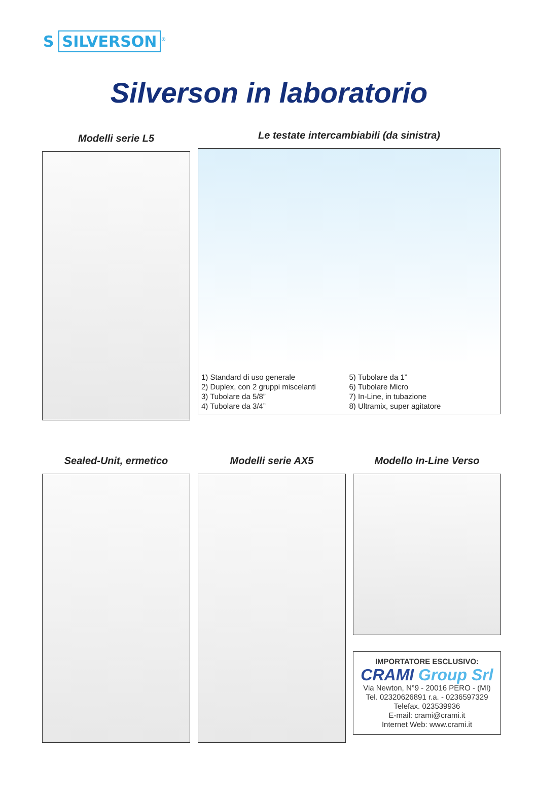S SILVERSON<sup>®</sup>
Silverson in laboratorio
Modelli serie L5
Le testate intercambiabili (da sinistra)
1) Standard di uso generale
2) Duplex, con 2 gruppi miscelanti
3) Tubolare da 5/8”
4) Tubolare da 3/4”
5) Tubolare da 1”
6) Tubolare Micro
7) In-Line, in tubazione
8) Ultramix, super agitatore
Sealed-Unit, ermetico Modelli serie AX5 Modello In-Line Verso
IMPORTATORE ESCLUSIVO:
CRAMI Group Srl
Via Newton, N°9 - 20016 PERO - (MI)
Tel. 02320626891 r.a. - 0236597329
Telefax. 023539936
E-mail: crami@crami.it
Internet Web: www.crami.it